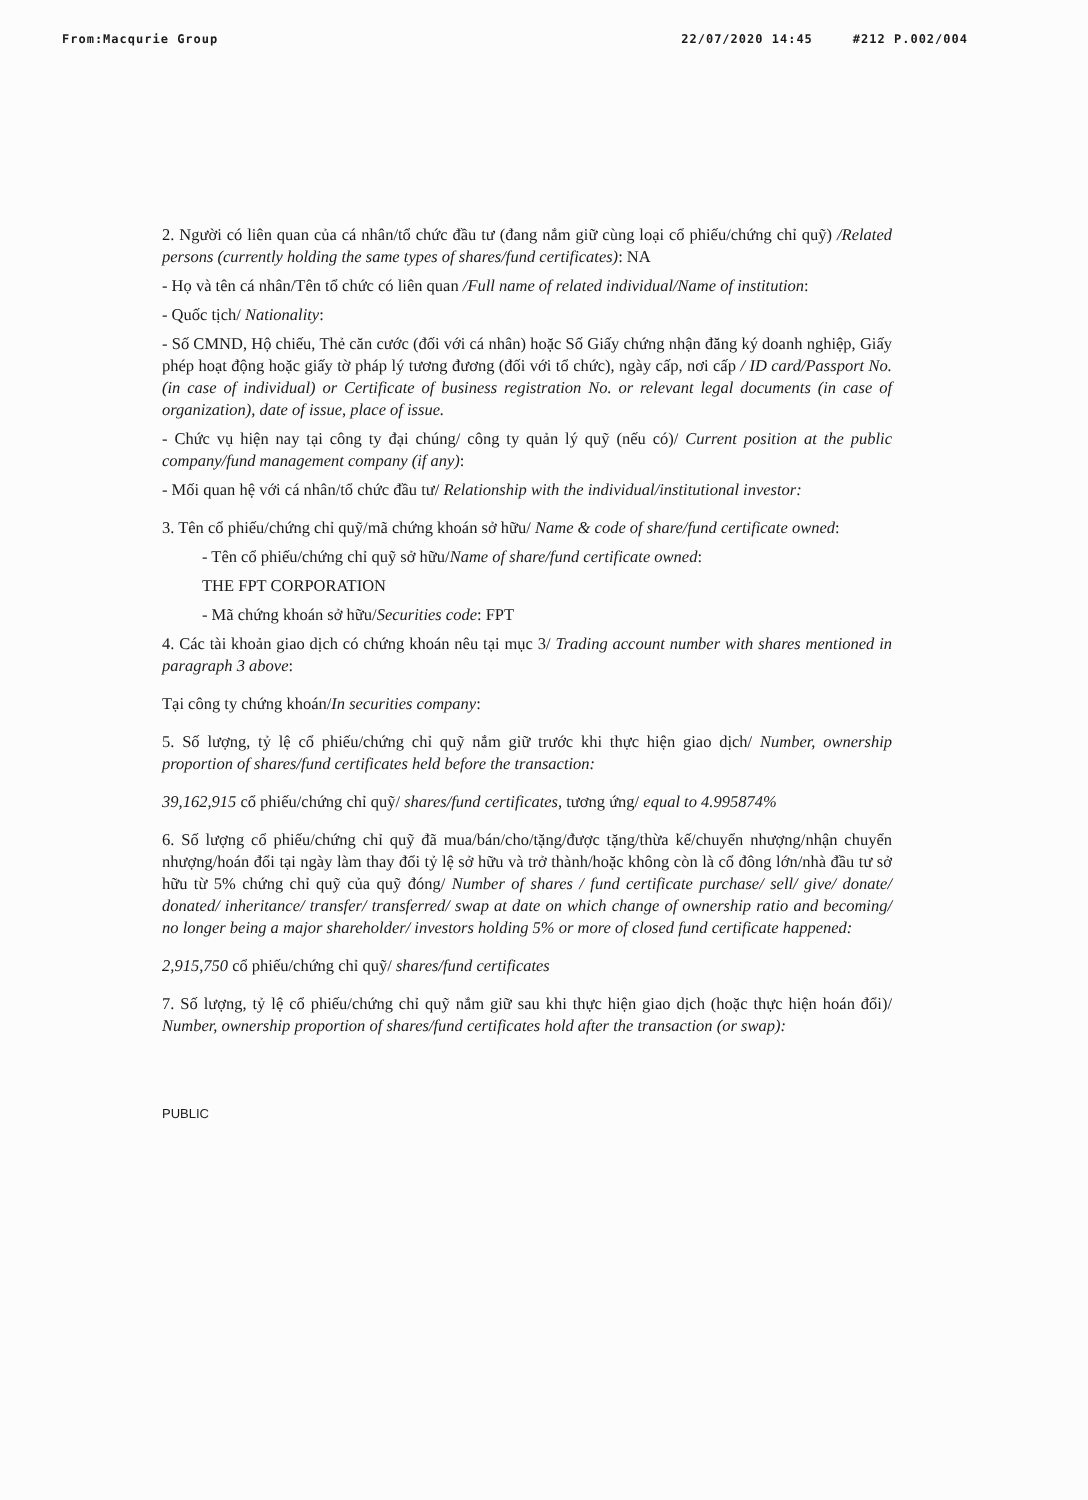From:Macqurie Group 22/07/2020 14:45 #212 P.002/004
2. Người có liên quan của cá nhân/tổ chức đầu tư (đang nắm giữ cùng loại cổ phiếu/chứng chỉ quỹ) /Related persons (currently holding the same types of shares/fund certificates): NA
- Họ và tên cá nhân/Tên tổ chức có liên quan /Full name of related individual/Name of institution:
- Quốc tịch/ Nationality:
- Số CMND, Hộ chiếu, Thẻ căn cước (đối với cá nhân) hoặc Số Giấy chứng nhận đăng ký doanh nghiệp, Giấy phép hoạt động hoặc giấy tờ pháp lý tương đương (đối với tổ chức), ngày cấp, nơi cấp / ID card/Passport No. (in case of individual) or Certificate of business registration No. or relevant legal documents (in case of organization), date of issue, place of issue.
- Chức vụ hiện nay tại công ty đại chúng/ công ty quản lý quỹ (nếu có)/ Current position at the public company/fund management company (if any):
- Mối quan hệ với cá nhân/tổ chức đầu tư/ Relationship with the individual/institutional investor:
3. Tên cổ phiếu/chứng chỉ quỹ/mã chứng khoán sở hữu/ Name & code of share/fund certificate owned:
- Tên cổ phiếu/chứng chỉ quỹ sở hữu/Name of share/fund certificate owned:
THE FPT CORPORATION
- Mã chứng khoán sở hữu/Securities code: FPT
4. Các tài khoản giao dịch có chứng khoán nêu tại mục 3/ Trading account number with shares mentioned in paragraph 3 above:
Tại công ty chứng khoán/In securities company:
5. Số lượng, tỷ lệ cổ phiếu/chứng chỉ quỹ nắm giữ trước khi thực hiện giao dịch/ Number, ownership proportion of shares/fund certificates held before the transaction:
39,162,915 cổ phiếu/chứng chỉ quỹ/ shares/fund certificates, tương ứng/ equal to 4.995874%
6. Số lượng cổ phiếu/chứng chỉ quỹ đã mua/bán/cho/tặng/được tặng/thừa kế/chuyển nhượng/nhận chuyển nhượng/hoán đổi tại ngày làm thay đổi tỷ lệ sở hữu và trở thành/hoặc không còn là cổ đông lớn/nhà đầu tư sở hữu từ 5% chứng chỉ quỹ của quỹ đóng/ Number of shares / fund certificate purchase/ sell/ give/ donate/ donated/ inheritance/ transfer/ transferred/ swap at date on which change of ownership ratio and becoming/ no longer being a major shareholder/ investors holding 5% or more of closed fund certificate happened:
2,915,750 cổ phiếu/chứng chỉ quỹ/ shares/fund certificates
7. Số lượng, tỷ lệ cổ phiếu/chứng chỉ quỹ nắm giữ sau khi thực hiện giao dịch (hoặc thực hiện hoán đổi)/ Number, ownership proportion of shares/fund certificates hold after the transaction (or swap):
PUBLIC